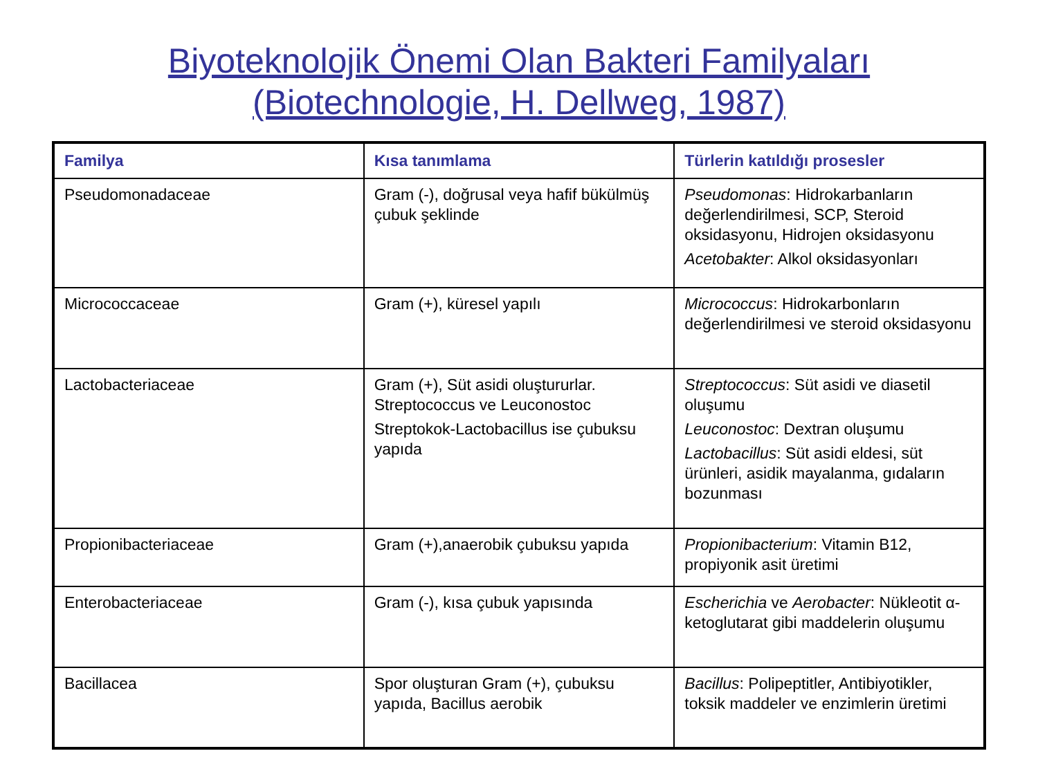Biyoteknolojik Önemi Olan Bakteri Familyaları
(Biotechnologie, H. Dellweg, 1987)
| Familya | Kısa tanımlama | Türlerin katıldığı prosesler |
| --- | --- | --- |
| Pseudomonadaceae | Gram (-), doğrusal veya hafif bükülmüş çubuk şeklinde | Pseudomonas : Hidrokarbanların değerlendirilmesi, SCP, Steroid oksidasyonu, Hidrojen oksidasyonu Acetobakter : Alkol oksidasyonları |
| Micrococcaceae | Gram (+), küresel yapılı | Micrococcus : Hidrokarbonların değerlendirilmesi ve steroid oksidasyonu |
| Lactobacteriaceae | Gram (+), Süt asidi oluştururlar. Streptococcus ve Leuconostoc Streptokok-Lactobacillus ise çubuksu yapıda | Streptococcus : Süt asidi ve diasetil oluşumu Leuconostoc : Dextran oluşumu Lactobacillus : Süt asidi eldesi, süt ürünleri, asidik mayalanma, gıdaların bozunması |
| Propionibacteriaceae | Gram (+),anaerobik çubuksu yapıda | Propionibacterium : Vitamin B12, propiyonik asit üretimi |
| Enterobacteriaceae | Gram (-), kısa çubuk yapısında | Escherichia ve Aerobacter : Nükleotit α-ketoglutarat gibi maddelerin oluşumu |
| Bacillacea | Spor oluşturan Gram (+), çubuksu yapıda, Bacillus aerobik | Bacillus : Polipeptitler, Antibiyotikler, toksik maddeler ve enzimlerin üretimi |